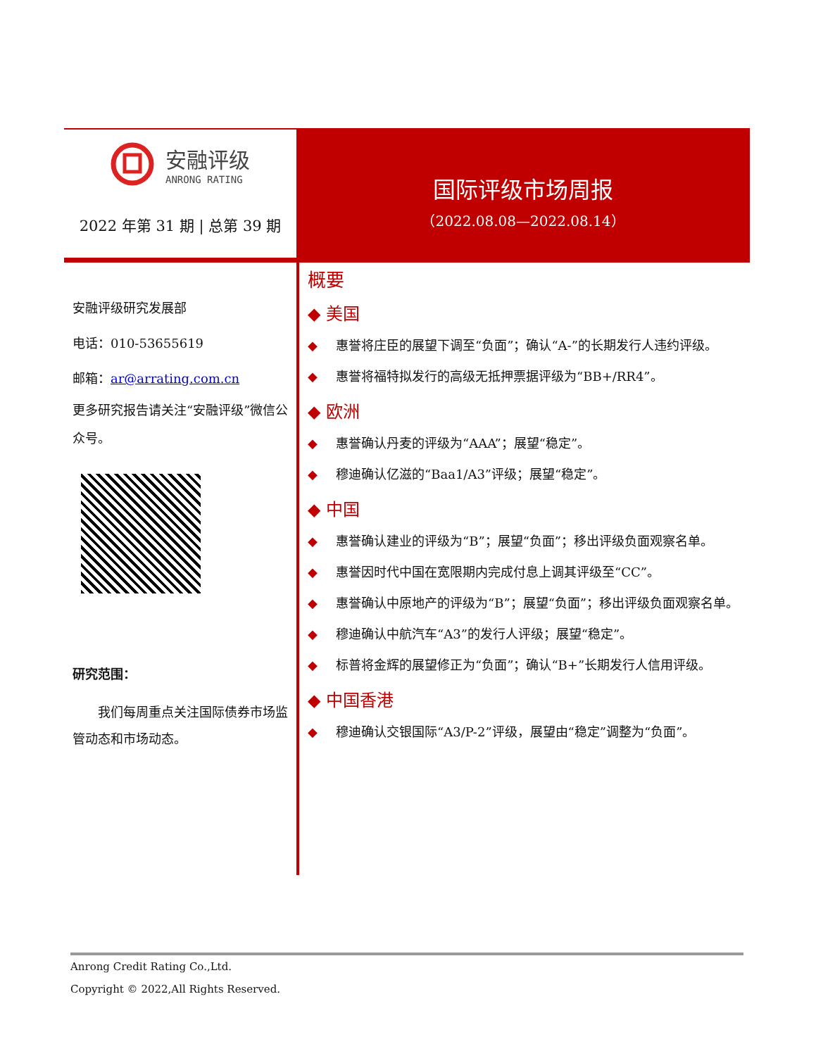安融评级
ANRONG RATING
2022 年第 31 期 | 总第 39 期
国际评级市场周报
（2022.08.08—2022.08.14）
安融评级研究发展部
电话：010-53655619
邮箱：ar@arrating.com.cn
更多研究报告请关注“安融评级”微信公众号。
研究范围：
我们每周重点关注国际债券市场监管动态和市场动态。
概要
◆ 美国
◆ 惠誉将庄臣的展望下调至“负面”；确认“A-”的长期发行人违约评级。
◆ 惠誉将福特拟发行的高级无抵押票据评级为“BB+/RR4”。
◆ 欧洲
◆ 惠誉确认丹麦的评级为“AAA”；展望“稳定”。
◆ 穆迪确认亿滋的“Baa1/A3”评级；展望“稳定”。
◆ 中国
◆ 惠誉确认建业的评级为“B”；展望“负面”；移出评级负面观察名单。
◆ 惠誉因时代中国在宽限期内完成付息上调其评级至“CC”。
◆ 惠誉确认中原地产的评级为“B”；展望“负面”；移出评级负面观察名单。
◆ 穆迪确认中航汽车“A3”的发行人评级；展望“稳定”。
◆ 标普将金辉的展望修正为“负面”；确认“B+”长期发行人信用评级。
◆ 中国香港
◆ 穆迪确认交银国际“A3/P-2”评级，展望由“稳定”调整为“负面”。
Anrong Credit Rating Co.,Ltd.
Copyright © 2022,All Rights Reserved.